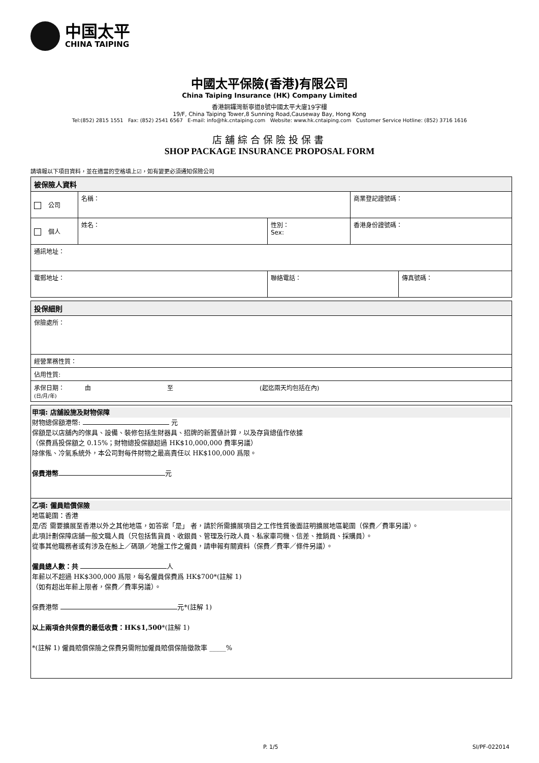中国太平
CHINA TAIPING
中國太平保險(香港)有限公司
China Taiping Insurance (HK) Company Limited
香港銅鑼灣新寧道8號中國太平大廈19字樓
19/F, China Taiping Tower,8 Sunning Road,Causeway Bay, Hong Kong
Tel:(852) 2815 1551 Fax: (852) 2541 6567 E-mail: info@hk.cntaiping.com Website: www.hk.cntaiping.com Customer Service Hotline: (852) 3716 1616
店舖綜合保險投保書
SHOP PACKAGE INSURANCE PROPOSAL FORM
請填報以下項目資料，並在適當的空格填上☑，如有變更必須通知保險公司
| 被保險人資料 | | | | |
| 公司 | 名稱： | | 商業登記證號碼： | |
| 個人 | 姓名： | 性別： Sex: | 香港身份證號碼： | |
| 通訊地址： | | | | |
| 電郵地址： | | 聯絡電話： | | 傳真號碼： |
| 投保細則 |
| 保險處所： |
| 經營業務性質： |
| 佔用性質: |
| 承保日期： 由 至 (起迄兩天均包括在內) (日/月/年) |
甲項: 店舖設施及財物保障
財物總保額港幣: 元
保額是以店舖內的傢具、設備、裝修包括生財器具、招牌的新置値計算，以及存貨總值作依據
（保費爲投保額之 0.15%；財物總投保額超過 HK$10,000,000 費率另議）
除傢俬、冷氣系統外，本公司對每件財物之最高責任以 HK$100,000 爲限。
保費港幣 元
乙項: 僱員賠償保險
地區範圍：香港
是/否 需要擴展至香港以外之其他地區，如答案「是」 者，請於所需擴展項目之工作性質後面註明擴展地區範圍（保費／費率另議）。
此項計劃保障店舖一般文職人員（只包括售貨員、收銀員、管理及行政人員、私家車司機、信差、推銷員、採購員）。
從事其他職務者或有涉及在船上／碼頭／地盤工作之僱員，請申報有關資料（保費／費率／條件另議）。
僱員總人數：共 人
年薪以不超過 HK$300,000 爲限，每名僱員保費爲 HK$700*(註解 1)
（如有超出年薪上限者，保費／費率另議）。
保費港幣 元*(註解 1)
以上兩項合共保費的最低收費：HK$1,500*(註解 1)
*(註解 1) 僱員賠償保險之保費另需附加僱員賠償保險徵款率 _____%
P. 1/5 SI/PF-022014